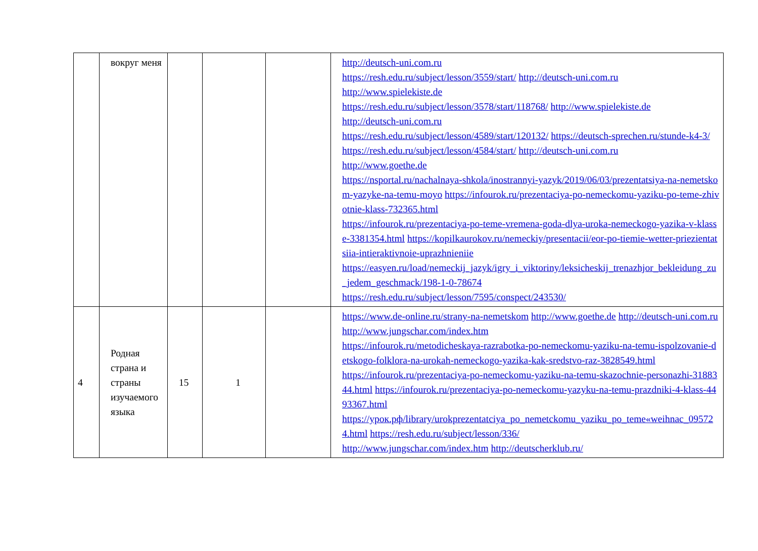| | вокруг меня | | | | http://deutsch-uni.com.ru https://resh.edu.ru/subject/lesson/3559/start/ http://deutsch-uni.com.ru http://www.spielekiste.de https://resh.edu.ru/subject/lesson/3578/start/118768/ http://www.spielekiste.de http://deutsch-uni.com.ru https://resh.edu.ru/subject/lesson/4589/start/120132/ https://deutsch-sprechen.ru/stunde-k4-3/ https://resh.edu.ru/subject/lesson/4584/start/ http://deutsch-uni.com.ru http://www.goethe.de https://nsportal.ru/nachalnaya-shkola/inostrannyi-yazyk/2019/06/03/prezentatsiya-na-nemetskom-yazyke-na-temu-moyo https://infourok.ru/prezentaciya-po-nemeckomu-yaziku-po-teme-zhivotnie-klass-732365.html https://infourok.ru/prezentaciya-po-teme-vremena-goda-dlya-uroka-nemeckogo-yazika-v-klasse-3381354.html https://kopilkaurokov.ru/nemeckiy/presentacii/eor-po-tiemie-wetter-priezientatsiia-intieraktivnoie-uprazhnieniie https://easyen.ru/load/nemeckij_jazyk/igry_i_viktoriny/leksicheskij_trenazhjor_bekleidung_zu_jedem_geschmack/198-1-0-78674 https://resh.edu.ru/subject/lesson/7595/conspect/243530/ |
| 4 | Родная страна и страны изучаемого языка | 15 | 1 | | https://www.de-online.ru/strany-na-nemetskom http://www.goethe.de http://deutsch-uni.com.ru http://www.jungschar.com/index.htm https://infourok.ru/metodicheskaya-razrabotka-po-nemeckomu-yaziku-na-temu-ispolzovanie-detskogo-folklora-na-urokah-nemeckogo-yazika-kak-sredstvo-raz-3828549.html https://infourok.ru/prezentaciya-po-nemeckomu-yaziku-na-temu-skazochnie-personazhi-3188344.html https://infourok.ru/prezentaciya-po-nemeckomu-yazyku-na-temu-prazdniki-4-klass-4493367.html https://урок.рф/library/urokprezentatciya_po_nemetckomu_yaziku_po_teme«weihnac_095724.html https://resh.edu.ru/subject/lesson/336/ http://www.jungschar.com/index.htm http://deutscherklub.ru/ |